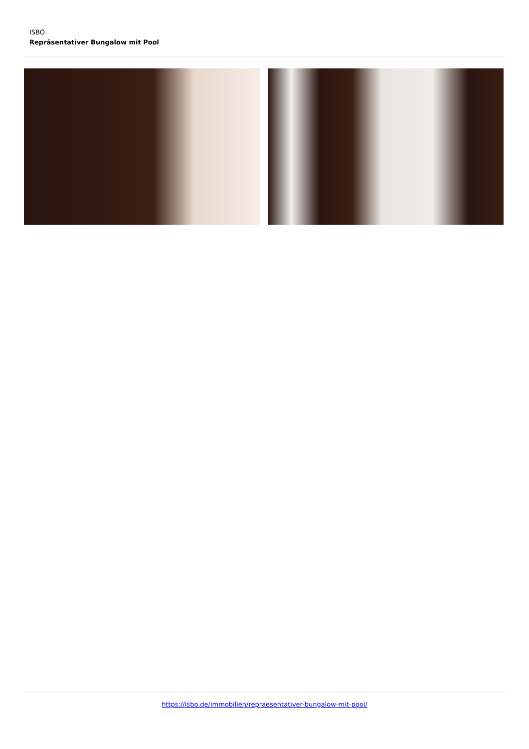ISBO
Repräsentativer Bungalow mit Pool
https://isbo.de/immobilien/repraesentativer-bungalow-mit-pool/